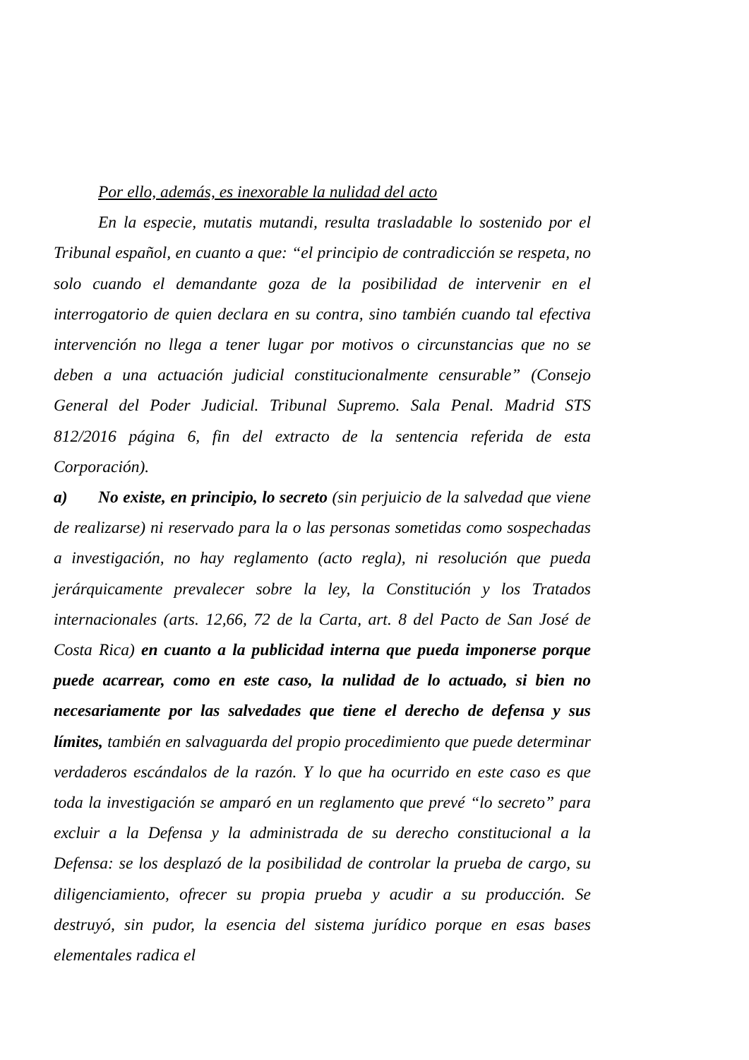Por ello, además, es inexorable la nulidad del acto
En la especie, mutatis mutandi, resulta trasladable lo sostenido por el Tribunal español, en cuanto a que: “el principio de contradicción se respeta, no solo cuando el demandante goza de la posibilidad de intervenir en el interrogatorio de quien declara en su contra, sino también cuando tal efectiva intervención no llega a tener lugar por motivos o circunstancias que no se deben a una actuación judicial constitucionalmente censurable” (Consejo General del Poder Judicial. Tribunal Supremo. Sala Penal. Madrid STS 812/2016 página 6, fin del extracto de la sentencia referida de esta Corporación).
a) No existe, en principio, lo secreto (sin perjuicio de la salvedad que viene de realizarse) ni reservado para la o las personas sometidas como sospechadas a investigación, no hay reglamento (acto regla), ni resolución que pueda jerárquicamente prevalecer sobre la ley, la Constitución y los Tratados internacionales (arts. 12,66, 72 de la Carta, art. 8 del Pacto de San José de Costa Rica) en cuanto a la publicidad interna que pueda imponerse porque puede acarrear, como en este caso, la nulidad de lo actuado, si bien no necesariamente por las salvedades que tiene el derecho de defensa y sus límites, también en salvaguarda del propio procedimiento que puede determinar verdaderos escándalos de la razón. Y lo que ha ocurrido en este caso es que toda la investigación se amparó en un reglamento que prevé “lo secreto” para excluir a la Defensa y la administrada de su derecho constitucional a la Defensa: se los desplazó de la posibilidad de controlar la prueba de cargo, su diligenciamiento, ofrecer su propia prueba y acudir a su producción. Se destruyó, sin pudor, la esencia del sistema jurídico porque en esas bases elementales radica el